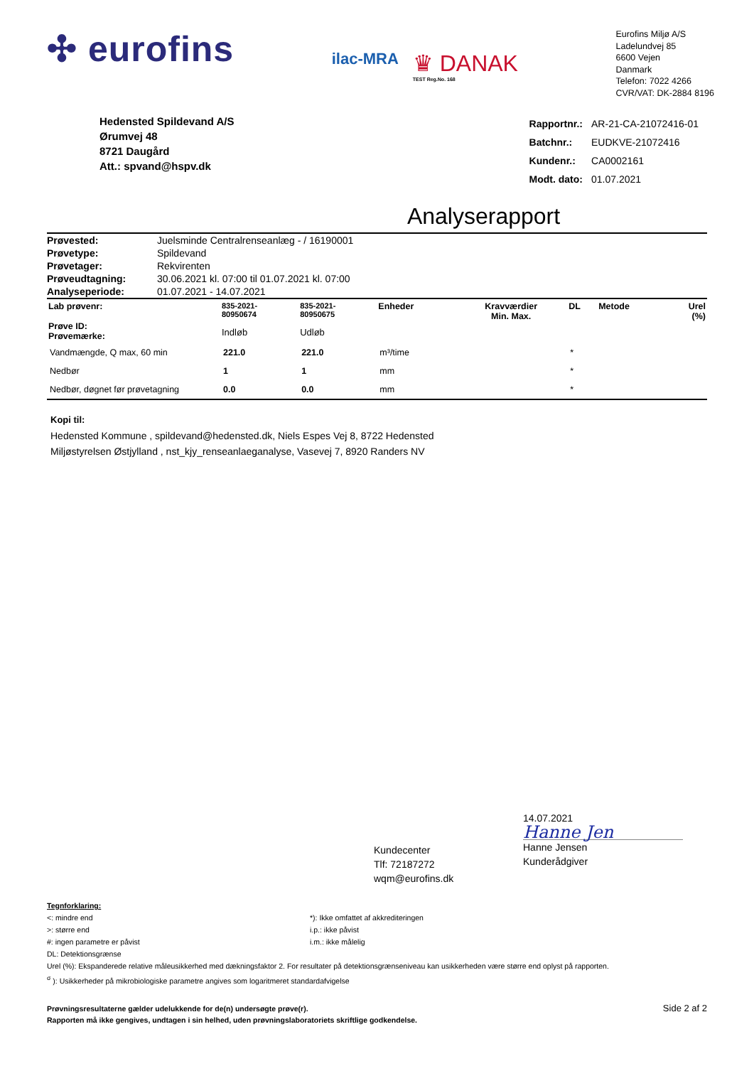✣ eurofins
ilac-MRA
♛ DANAK
TEST Reg.No. 168
Eurofins Miljø A/S
Ladelundvej 85
6600 Vejen
Danmark
Telefon: 7022 4266
CVR/VAT: DK-2884 8196
Hedensted Spildevand A/S
Ørumvej 48
8721 Daugård
Att.: spvand@hspv.dk
| Rapportnr.: | AR-21-CA-21072416-01 |
| Batchnr.: | EUDKVE-21072416 |
| Kundenr.: | CA0002161 |
| Modt. dato: | 01.07.2021 |
Analyserapport
| Prøvested: | Juelsminde Centralrenseanlæg - / 16190001 |
| Prøvetype: | Spildevand |
| Prøvetager: | Rekvirenten |
| Prøveudtagning: | 30.06.2021 kl. 07:00 til 01.07.2021 kl. 07:00 |
| Analyseperiode: | 01.07.2021 - 14.07.2021 |
| Lab prøvenr: Prøve ID: Prøvemærke: | 835-2021- 80950674 Indløb | 835-2021- 80950675 Udløb | Enheder | Kravværdier Min. Max. | | DL | Metode | Urel (%) |
| --- | --- | --- | --- | --- | --- | --- | --- | --- |
| Vandmængde, Q max, 60 min | 221.0 | 221.0 | m³/time | | | * | | |
| Nedbør | 1 | 1 | mm | | | * | | |
| Nedbør, døgnet før prøvetagning | 0.0 | 0.0 | mm | | | * | | |
Kopi til:
Hedensted Kommune , spildevand@hedensted.dk, Niels Espes Vej 8, 8722 Hedensted
Miljøstyrelsen Østjylland , nst_kjy_renseanlaeganalyse, Vasevej 7, 8920 Randers NV
Kundecenter
Tlf: 72187272
wqm@eurofins.dk
14.07.2021
Hanne Jen
Hanne Jensen
Kunderådgiver
Tegnforklaring:
<: mindre end
>: større end
#: ingen parametre er påvist
DL: Detektionsgrænse
*): Ikke omfattet af akkrediteringen
i.p.: ikke påvist
i.m.: ikke målelig
Urel (%): Ekspanderede relative måleusikkerhed med dækningsfaktor 2. For resultater på detektionsgrænseniveau kan usikkerheden være større end oplyst på rapporten.
<sup>σ</sup> ): Usikkerheder på mikrobiologiske parametre angives som logaritmeret standardafvigelse
Prøvningsresultaterne gælder udelukkende for de(n) undersøgte prøve(r).
Rapporten må ikke gengives, undtagen i sin helhed, uden prøvningslaboratoriets skriftlige godkendelse.
Side 2 af 2